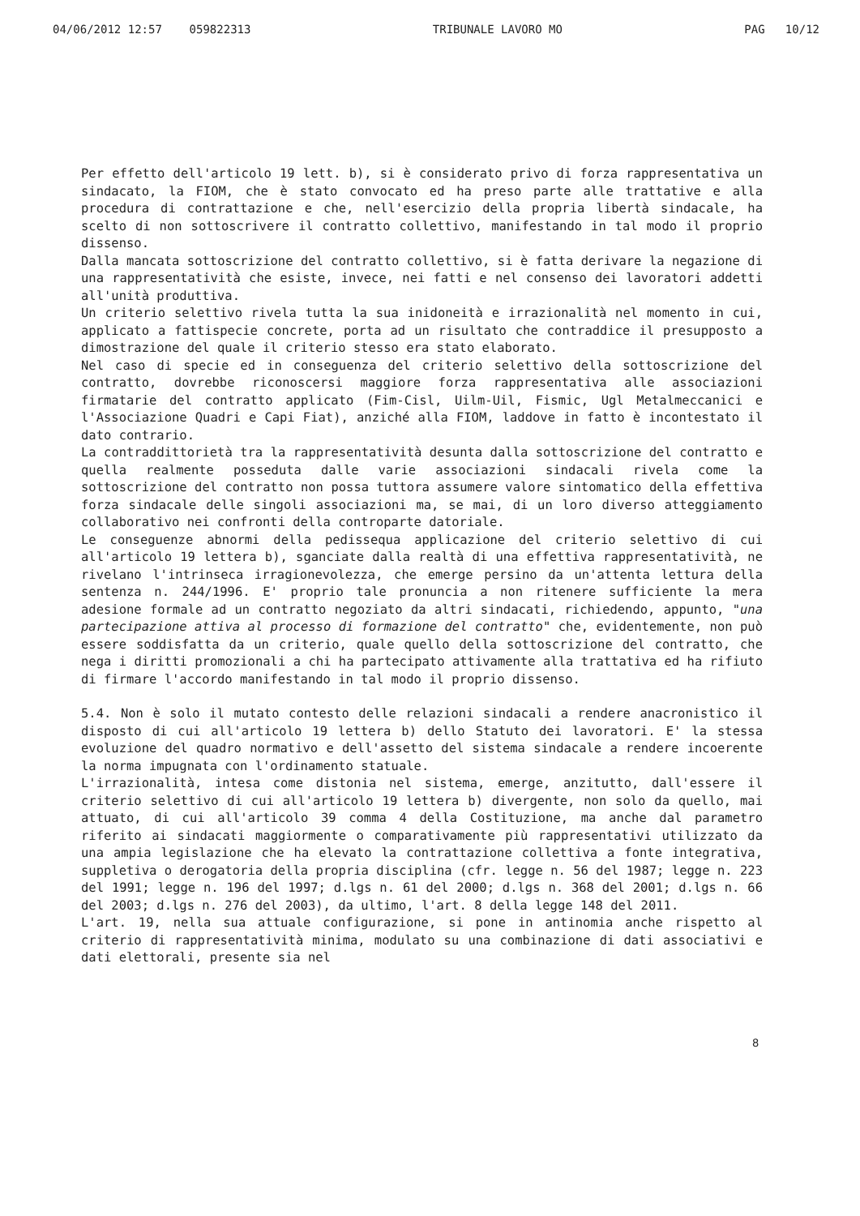04/06/2012 12:57 059822313 TRIBUNALE LAVORO MO PAG 10/12
Per effetto dell'articolo 19 lett. b), si è considerato privo di forza rappresentativa un sindacato, la FIOM, che è stato convocato ed ha preso parte alle trattative e alla procedura di contrattazione e che, nell'esercizio della propria libertà sindacale, ha scelto di non sottoscrivere il contratto collettivo, manifestando in tal modo il proprio dissenso.
Dalla mancata sottoscrizione del contratto collettivo, si è fatta derivare la negazione di una rappresentatività che esiste, invece, nei fatti e nel consenso dei lavoratori addetti all'unità produttiva.
Un criterio selettivo rivela tutta la sua inidoneità e irrazionalità nel momento in cui, applicato a fattispecie concrete, porta ad un risultato che contraddice il presupposto a dimostrazione del quale il criterio stesso era stato elaborato.
Nel caso di specie ed in conseguenza del criterio selettivo della sottoscrizione del contratto, dovrebbe riconoscersi maggiore forza rappresentativa alle associazioni firmatarie del contratto applicato (Fim-Cisl, Uilm-Uil, Fismic, Ugl Metalmeccanici e l'Associazione Quadri e Capi Fiat), anziché alla FIOM, laddove in fatto è incontestato il dato contrario.
La contraddittorietà tra la rappresentatività desunta dalla sottoscrizione del contratto e quella realmente posseduta dalle varie associazioni sindacali rivela come la sottoscrizione del contratto non possa tuttora assumere valore sintomatico della effettiva forza sindacale delle singoli associazioni ma, se mai, di un loro diverso atteggiamento collaborativo nei confronti della controparte datoriale.
Le conseguenze abnormi della pedissequa applicazione del criterio selettivo di cui all'articolo 19 lettera b), sganciate dalla realtà di una effettiva rappresentatività, ne rivelano l'intrinseca irragionevolezza, che emerge persino da un'attenta lettura della sentenza n. 244/1996. E' proprio tale pronuncia a non ritenere sufficiente la mera adesione formale ad un contratto negoziato da altri sindacati, richiedendo, appunto, "una partecipazione attiva al processo di formazione del contratto" che, evidentemente, non può essere soddisfatta da un criterio, quale quello della sottoscrizione del contratto, che nega i diritti promozionali a chi ha partecipato attivamente alla trattativa ed ha rifiuto di firmare l'accordo manifestando in tal modo il proprio dissenso.
5.4. Non è solo il mutato contesto delle relazioni sindacali a rendere anacronistico il disposto di cui all'articolo 19 lettera b) dello Statuto dei lavoratori. E' la stessa evoluzione del quadro normativo e dell'assetto del sistema sindacale a rendere incoerente la norma impugnata con l'ordinamento statuale.
L'irrazionalità, intesa come distonia nel sistema, emerge, anzitutto, dall'essere il criterio selettivo di cui all'articolo 19 lettera b) divergente, non solo da quello, mai attuato, di cui all'articolo 39 comma 4 della Costituzione, ma anche dal parametro riferito ai sindacati maggiormente o comparativamente più rappresentativi utilizzato da una ampia legislazione che ha elevato la contrattazione collettiva a fonte integrativa, suppletiva o derogatoria della propria disciplina (cfr. legge n. 56 del 1987; legge n. 223 del 1991; legge n. 196 del 1997; d.lgs n. 61 del 2000; d.lgs n. 368 del 2001; d.lgs n. 66 del 2003; d.lgs n. 276 del 2003), da ultimo, l'art. 8 della legge 148 del 2011.
L'art. 19, nella sua attuale configurazione, si pone in antinomia anche rispetto al criterio di rappresentatività minima, modulato su una combinazione di dati associativi e dati elettorali, presente sia nel
8